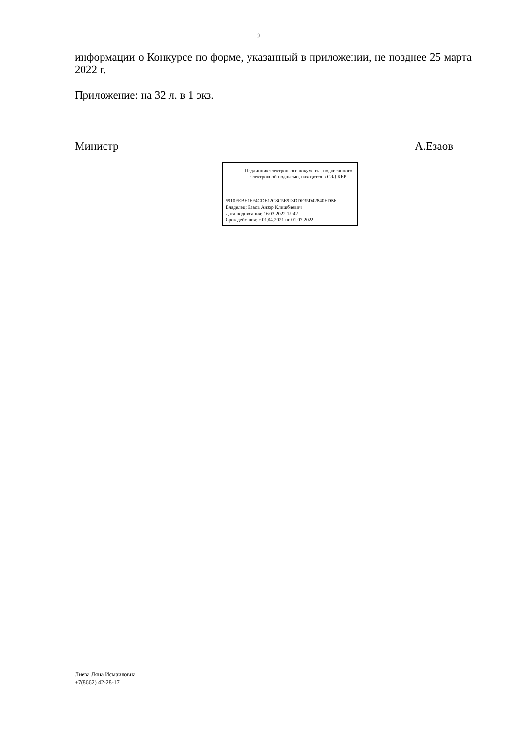2
информации о Конкурсе по форме, указанный в приложении, не позднее 25 марта 2022 г.
Приложение: на 32 л. в 1 экз.
Министр А.Езаов
Подлинник электронного документа, подписанного электронной подписью, находится в СЭД КБР
5910FEBE1FF4CDE12C8C5E913DDF35D42840EDB6
Владелец: Езаов Анзор Клишбиевич
Дата подписания: 16.03.2022 15:42
Срок действия: с 01.04.2021 по 01.07.2022
Лиева Ляна Исмаиловна
+7(8662) 42-28-17